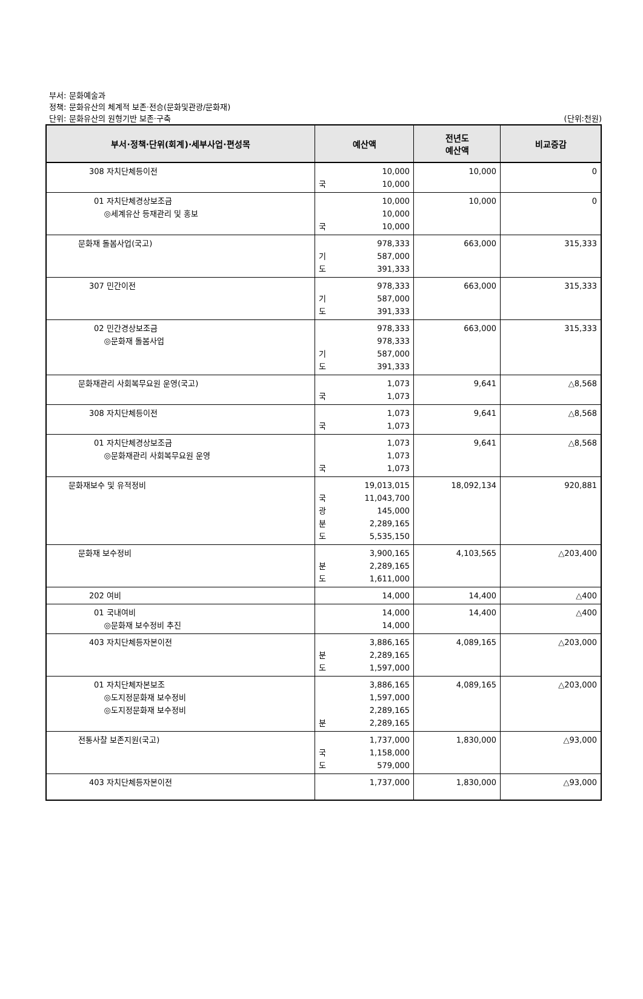부서: 문화예술과
정책: 문화유산의 체계적 보존·전승(문화및관광/문화재)
단위: 문화유산의 원형기반 보존·구축 (단위:천원)
| 부서·정책·단위(회계)·세부사업·편성목 | 예산액 | 전년도 예산액 | 비교증감 |
| --- | --- | --- | --- |
| 308 자치단체등이전 | 10,000 국 10,000 | 10,000 | 0 |
| 01 자치단체경상보조금 ◎세계유산 등재관리 및 홍보 | 10,000 10,000 국 10,000 | 10,000 | 0 |
| 문화재 돌봄사업(국고) | 978,333 기 587,000 도 391,333 | 663,000 | 315,333 |
| 307 민간이전 | 978,333 기 587,000 도 391,333 | 663,000 | 315,333 |
| 02 민간경상보조금 ◎문화재 돌봄사업 | 978,333 978,333 기 587,000 도 391,333 | 663,000 | 315,333 |
| 문화재관리 사회복무요원 운영(국고) | 1,073 국 1,073 | 9,641 | △8,568 |
| 308 자치단체등이전 | 1,073 국 1,073 | 9,641 | △8,568 |
| 01 자치단체경상보조금 ◎문화재관리 사회복무요원 운영 | 1,073 1,073 국 1,073 | 9,641 | △8,568 |
| 문화재보수 및 유적정비 | 19,013,015 국 11,043,700 광 145,000 분 2,289,165 도 5,535,150 | 18,092,134 | 920,881 |
| 문화재 보수정비 | 3,900,165 분 2,289,165 도 1,611,000 | 4,103,565 | △203,400 |
| 202 여비 | 14,000 | 14,400 | △400 |
| 01 국내여비 ◎문화재 보수정비 추진 | 14,000 14,000 | 14,400 | △400 |
| 403 자치단체등자본이전 | 3,886,165 분 2,289,165 도 1,597,000 | 4,089,165 | △203,000 |
| 01 자치단체자본보조 ◎도지정문화재 보수정비 ◎도지정문화재 보수정비 | 3,886,165 1,597,000 2,289,165 분 2,289,165 | 4,089,165 | △203,000 |
| 전통사찰 보존지원(국고) | 1,737,000 국 1,158,000 도 579,000 | 1,830,000 | △93,000 |
| 403 자치단체등자본이전 | 1,737,000 | 1,830,000 | △93,000 |